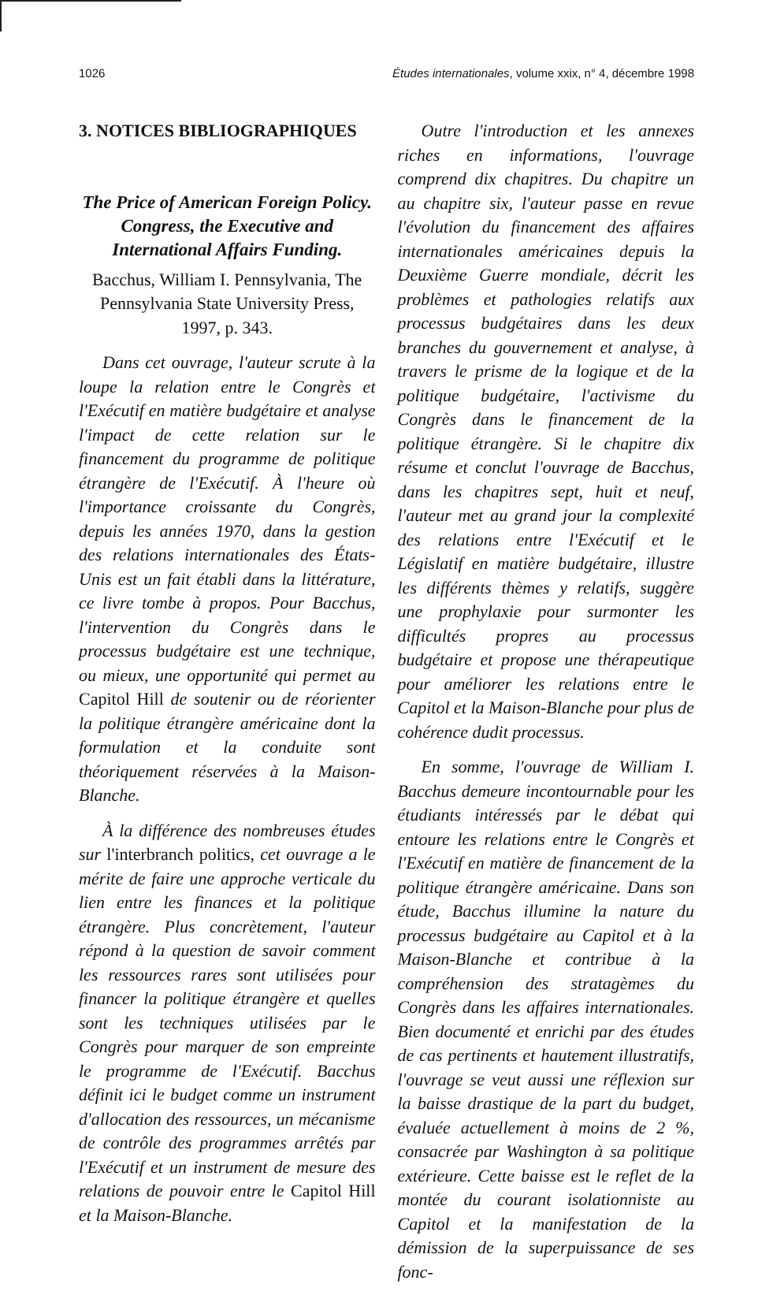1026 Études internationales, volume xxix, n° 4, décembre 1998
3. NOTICES BIBLIOGRAPHIQUES
The Price of American Foreign Policy. Congress, the Executive and International Affairs Funding.
Bacchus, William I. Pennsylvania, The Pennsylvania State University Press, 1997, p. 343.
Dans cet ouvrage, l'auteur scrute à la loupe la relation entre le Congrès et l'Exécutif en matière budgétaire et analyse l'impact de cette relation sur le financement du programme de politique étrangère de l'Exécutif. À l'heure où l'importance croissante du Congrès, depuis les années 1970, dans la gestion des relations internationales des États-Unis est un fait établi dans la littérature, ce livre tombe à propos. Pour Bacchus, l'intervention du Congrès dans le processus budgétaire est une technique, ou mieux, une opportunité qui permet au Capitol Hill de soutenir ou de réorienter la politique étrangère américaine dont la formulation et la conduite sont théoriquement réservées à la Maison-Blanche.
À la différence des nombreuses études sur l'interbranch politics, cet ouvrage a le mérite de faire une approche verticale du lien entre les finances et la politique étrangère. Plus concrètement, l'auteur répond à la question de savoir comment les ressources rares sont utilisées pour financer la politique étrangère et quelles sont les techniques utilisées par le Congrès pour marquer de son empreinte le programme de l'Exécutif. Bacchus définit ici le budget comme un instrument d'allocation des ressources, un mécanisme de contrôle des programmes arrêtés par l'Exécutif et un instrument de mesure des relations de pouvoir entre le Capitol Hill et la Maison-Blanche.
Outre l'introduction et les annexes riches en informations, l'ouvrage comprend dix chapitres. Du chapitre un au chapitre six, l'auteur passe en revue l'évolution du financement des affaires internationales américaines depuis la Deuxième Guerre mondiale, décrit les problèmes et pathologies relatifs aux processus budgétaires dans les deux branches du gouvernement et analyse, à travers le prisme de la logique et de la politique budgétaire, l'activisme du Congrès dans le financement de la politique étrangère. Si le chapitre dix résume et conclut l'ouvrage de Bacchus, dans les chapitres sept, huit et neuf, l'auteur met au grand jour la complexité des relations entre l'Exécutif et le Législatif en matière budgétaire, illustre les différents thèmes y relatifs, suggère une prophylaxie pour surmonter les difficultés propres au processus budgétaire et propose une thérapeutique pour améliorer les relations entre le Capitol et la Maison-Blanche pour plus de cohérence dudit processus.
En somme, l'ouvrage de William I. Bacchus demeure incontournable pour les étudiants intéressés par le débat qui entoure les relations entre le Congrès et l'Exécutif en matière de financement de la politique étrangère américaine. Dans son étude, Bacchus illumine la nature du processus budgétaire au Capitol et à la Maison-Blanche et contribue à la compréhension des stratagèmes du Congrès dans les affaires internationales. Bien documenté et enrichi par des études de cas pertinents et hautement illustratifs, l'ouvrage se veut aussi une réflexion sur la baisse drastique de la part du budget, évaluée actuellement à moins de 2 %, consacrée par Washington à sa politique extérieure. Cette baisse est le reflet de la montée du courant isolationniste au Capitol et la manifestation de la démission de la superpuissance de ses fonc-